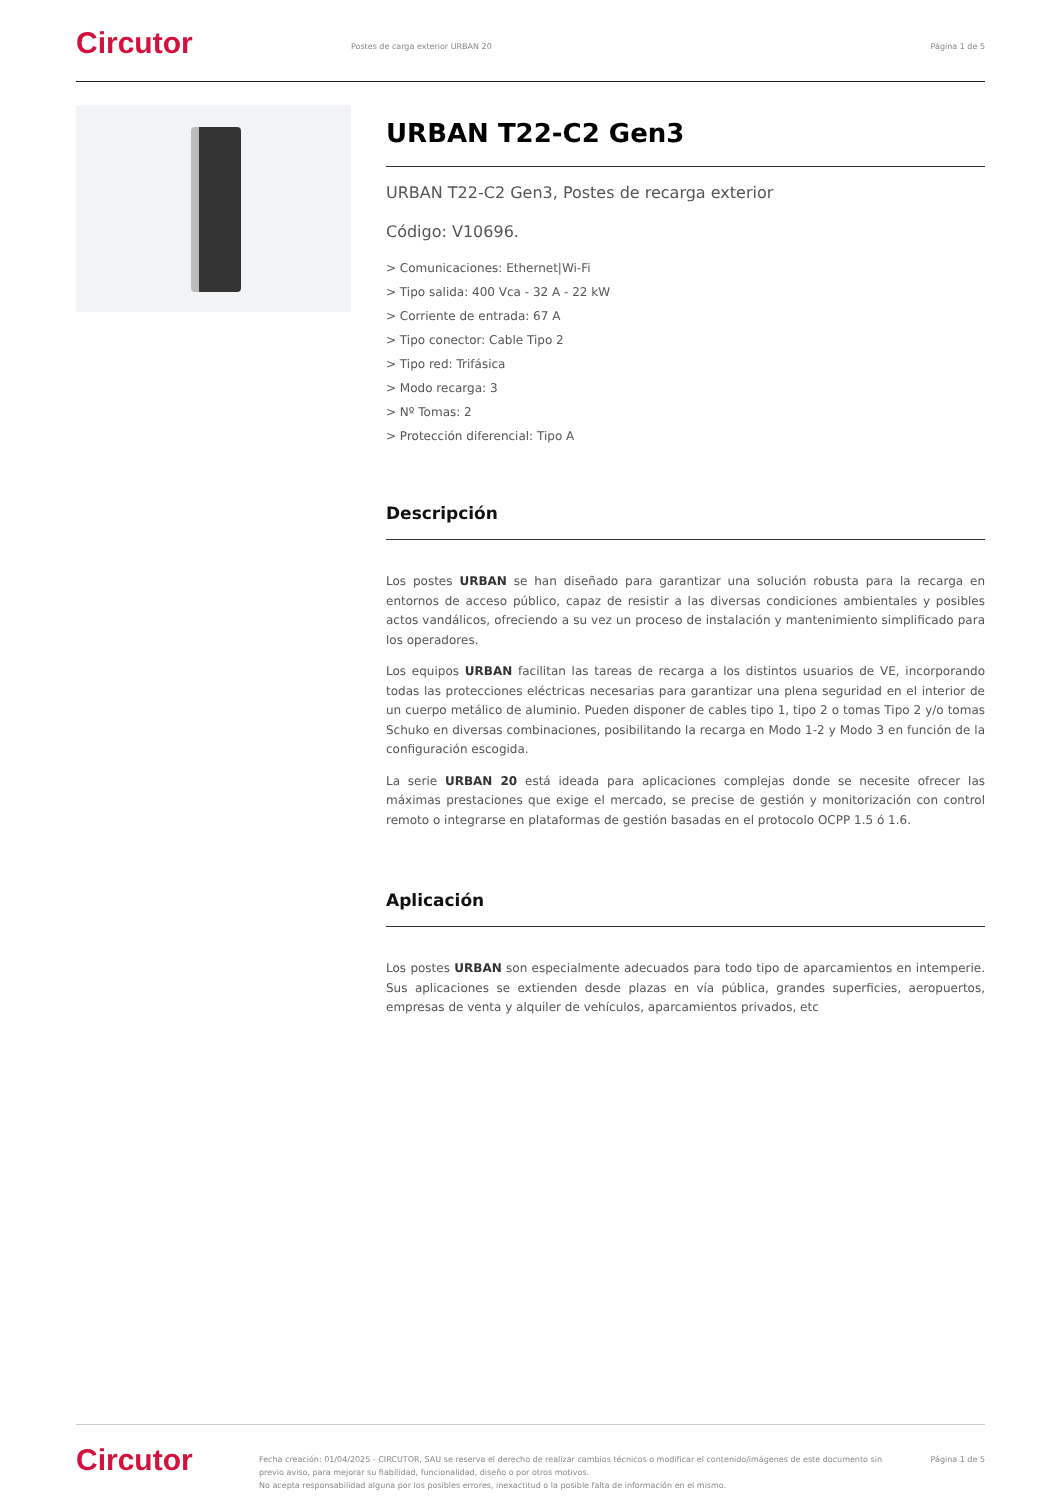Circutor
Postes de carga exterior URBAN 20
Página 1 de 5
URBAN T22-C2 Gen3
URBAN T22-C2 Gen3, Postes de recarga exterior
Código: V10696.
> Comunicaciones: Ethernet|Wi-Fi
> Tipo salida: 400 Vca - 32 A - 22 kW
> Corriente de entrada: 67 A
> Tipo conector: Cable Tipo 2
> Tipo red: Trifásica
> Modo recarga: 3
> Nº Tomas: 2
> Protección diferencial: Tipo A
Descripción
Los postes URBAN se han diseñado para garantizar una solución robusta para la recarga en entornos de acceso público, capaz de resistir a las diversas condiciones ambientales y posibles actos vandálicos, ofreciendo a su vez un proceso de instalación y mantenimiento simplificado para los operadores.
Los equipos URBAN facilitan las tareas de recarga a los distintos usuarios de VE, incorporando todas las protecciones eléctricas necesarias para garantizar una plena seguridad en el interior de un cuerpo metálico de aluminio. Pueden disponer de cables tipo 1, tipo 2 o tomas Tipo 2 y/o tomas Schuko en diversas combinaciones, posibilitando la recarga en Modo 1-2 y Modo 3 en función de la configuración escogida.
La serie URBAN 20 está ideada para aplicaciones complejas donde se necesite ofrecer las máximas prestaciones que exige el mercado, se precise de gestión y monitorización con control remoto o integrarse en plataformas de gestión basadas en el protocolo OCPP 1.5 ó 1.6.
Aplicación
Los postes URBAN son especialmente adecuados para todo tipo de aparcamientos en intemperie. Sus aplicaciones se extienden desde plazas en vía pública, grandes superficies, aeropuertos, empresas de venta y alquiler de vehículos, aparcamientos privados, etc
Circutor
Fecha creación: 01/04/2025 - CIRCUTOR, SAU se reserva el derecho de realizar cambios técnicos o modificar el contenido/imágenes de este documento sin previo aviso, para mejorar su fiabilidad, funcionalidad, diseño o por otros motivos.
No acepta responsabilidad alguna por los posibles errores, inexactitud o la posible falta de información en el mismo.
Página 1 de 5